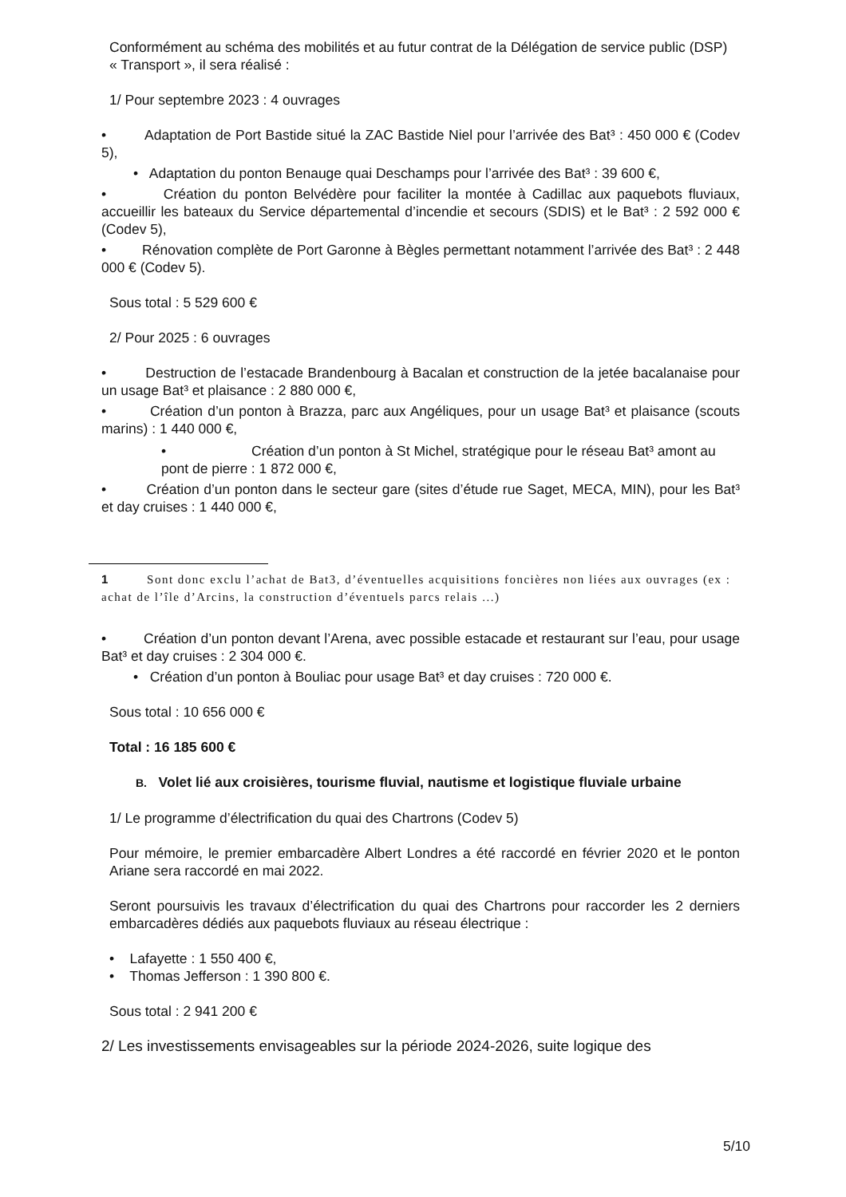Conformément au schéma des mobilités et au futur contrat de la Délégation de service public (DSP)
« Transport », il sera réalisé :
1/ Pour septembre 2023 : 4 ouvrages
• Adaptation de Port Bastide situé la ZAC Bastide Niel pour l’arrivée des Bat³ : 450 000 € (Codev 5),
• Adaptation du ponton Benauge quai Deschamps pour l’arrivée des Bat³ : 39 600 €,
• Création du ponton Belvédère pour faciliter la montée à Cadillac aux paquebots fluviaux, accueillir les bateaux du Service départemental d’incendie et secours (SDIS) et le Bat³ : 2 592 000 € (Codev 5),
• Rénovation complète de Port Garonne à Bègles permettant notamment l’arrivée des Bat³ : 2 448 000 € (Codev 5).
Sous total : 5 529 600 €
2/ Pour 2025 : 6 ouvrages
• Destruction de l’estacade Brandenbourg à Bacalan et construction de la jetée bacalanaise pour un usage Bat³ et plaisance : 2 880 000 €,
• Création d’un ponton à Brazza, parc aux Angéliques, pour un usage Bat³ et plaisance (scouts marins) : 1 440 000 €,
• Création d’un ponton à St Michel, stratégique pour le réseau Bat³ amont au pont de pierre : 1 872 000 €,
• Création d’un ponton dans le secteur gare (sites d’étude rue Saget, MECA, MIN), pour les Bat³ et day cruises : 1 440 000 €,
1 Sont donc exclu l’achat de Bat3, d’éventuelles acquisitions foncières non liées aux ouvrages (ex : achat de l’île d’Arcins, la construction d’éventuels parcs relais ...)
• Création d’un ponton devant l’Arena, avec possible estacade et restaurant sur l’eau, pour usage Bat³ et day cruises : 2 304 000 €.
• Création d’un ponton à Bouliac pour usage Bat³ et day cruises : 720 000 €.
Sous total : 10 656 000 €
Total : 16 185 600 €
B. Volet lié aux croisières, tourisme fluvial, nautisme et logistique fluviale urbaine
1/ Le programme d’électrification du quai des Chartrons (Codev 5)
Pour mémoire, le premier embarcadère Albert Londres a été raccordé en février 2020 et le ponton Ariane sera raccordé en mai 2022.
Seront poursuivis les travaux d’électrification du quai des Chartrons pour raccorder les 2 derniers embarcadères dédiés aux paquebots fluviaux au réseau électrique :
• Lafayette : 1 550 400 €,
• Thomas Jefferson : 1 390 800 €.
Sous total : 2 941 200 €
2/ Les investissements envisageables sur la période 2024-2026, suite logique des
5/10